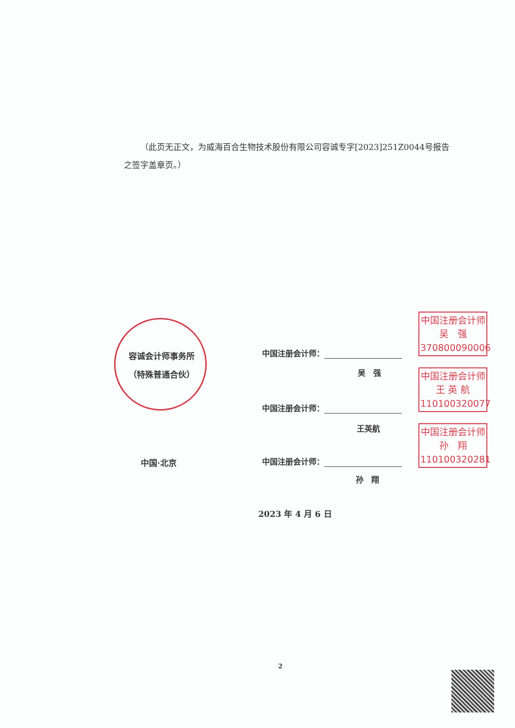（此页无正文，为威海百合生物技术股份有限公司容诚专字[2023]251Z0044号报告之签字盖章页。）
容诚会计师事务所
（特殊普通合伙）
中国注册会计师：
吴　强
中国注册会计师
吴　强
370800090006
中国注册会计师：
王英航
中国注册会计师
王 英 航
110100320077
中国·北京 中国注册会计师：
孙　翔
中国注册会计师
孙　翔
110100320281
2023 年 4 月 6 日
2